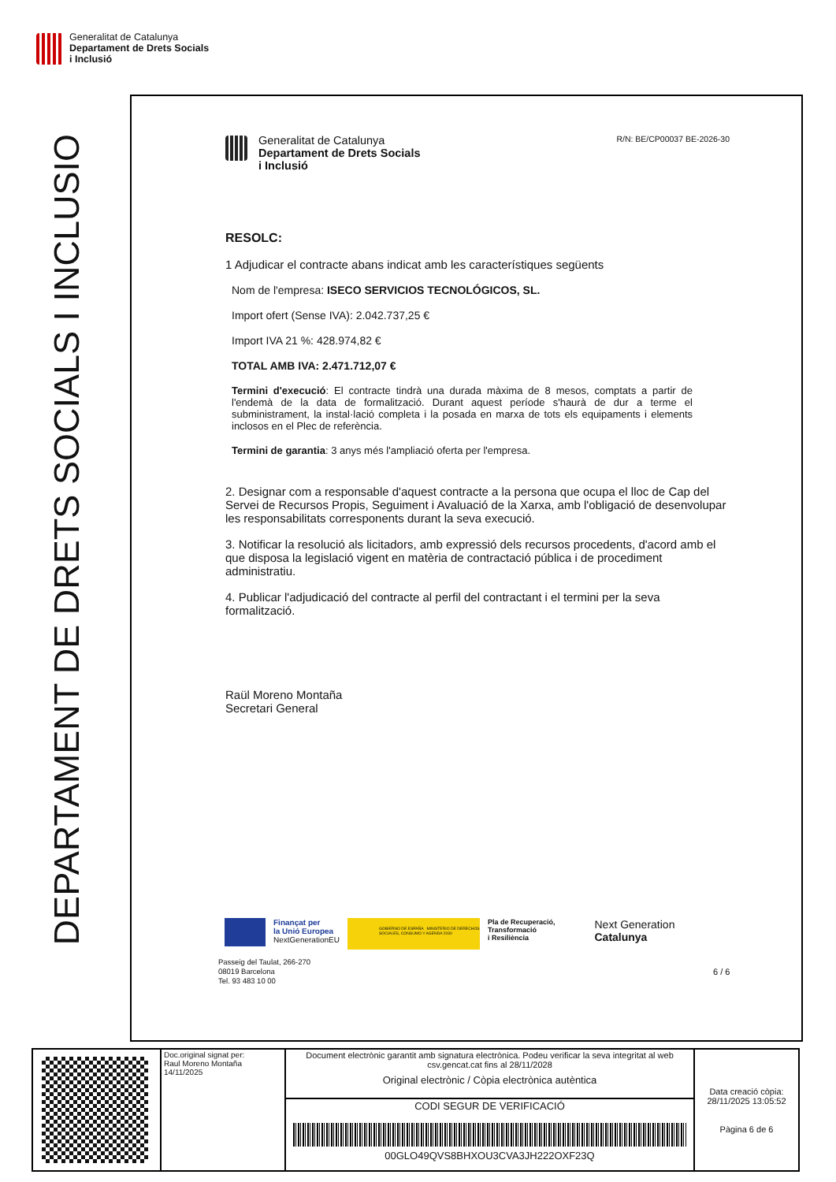Generalitat de Catalunya
Departament de Drets Socials
i Inclusió
DEPARTAMENT DE DRETS SOCIALS I INCLUSIO
Generalitat de Catalunya
Departament de Drets Socials
i Inclusió
R/N: BE/CP00037 BE-2026-30
RESOLC:
1 Adjudicar el contracte abans indicat amb les característiques següents
Nom de l'empresa: ISECO SERVICIOS TECNOLÓGICOS, SL.
Import ofert (Sense IVA): 2.042.737,25 €
Import IVA 21 %: 428.974,82 €
TOTAL AMB IVA: 2.471.712,07 €
Termini d'execució: El contracte tindrà una durada màxima de 8 mesos, comptats a partir de l'endemà de la data de formalització. Durant aquest període s'haurà de dur a terme el subministrament, la instal·lació completa i la posada en marxa de tots els equipaments i elements inclosos en el Plec de referència.
Termini de garantia: 3 anys més l'ampliació oferta per l'empresa.
2. Designar com a responsable d'aquest contracte a la persona que ocupa el lloc de Cap del Servei de Recursos Propis, Seguiment i Avaluació de la Xarxa, amb l'obligació de desenvolupar les responsabilitats corresponents durant la seva execució.
3. Notificar la resolució als licitadors, amb expressió dels recursos procedents, d'acord amb el que disposa la legislació vigent en matèria de contractació pública i de procediment administratiu.
4. Publicar l'adjudicació del contracte al perfil del contractant i el termini per la seva formalització.
Raül Moreno Montaña
Secretari General
Finançat per
la Unió Europea
NextGenerationEU
GOBIERNO DE ESPAÑA MINISTERIO DE DERECHOS SOCIALES, CONSUMO Y AGENDA 2030
Pla de Recuperació,
Transformació
i Resiliència
Next Generation
Catalunya
Passeig del Taulat, 266-270
08019 Barcelona
Tel. 93 483 10 00
6 / 6
| | Doc.original signat per: Raul Moreno Montaña 14/11/2025 | Document electrònic garantit amb signatura electrònica. Podeu verificar la seva integritat al web csv.gencat.cat fins al 28/11/2028 Original electrònic / Còpia electrònica autèntica | Data creació còpia: 28/11/2025 13:05:52 Pàgina 6 de 6 |
| | | CODI SEGUR DE VERIFICACIÓ 00GLO49QVS8BHXOU3CVA3JH222OXF23Q | |